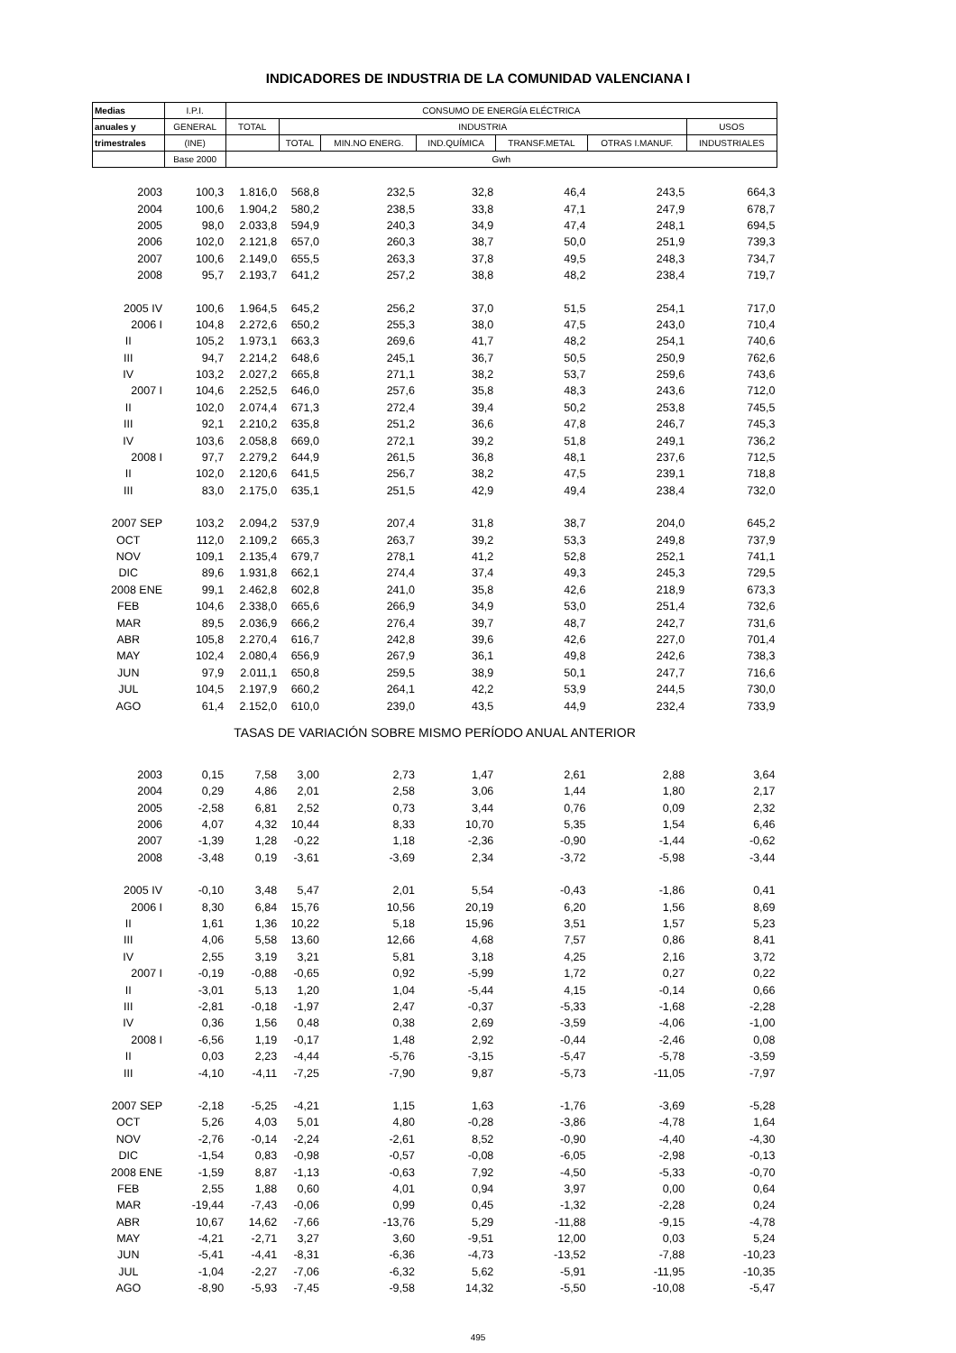INDICADORES DE INDUSTRIA DE LA COMUNIDAD VALENCIANA I
| Medias | I.P.I. | CONSUMO DE ENERGÍA ELÉCTRICA | | | | | | |
| --- | --- | --- | --- | --- | --- | --- | --- | --- |
| anuales y | GENERAL | TOTAL | INDUSTRIA | | | | | USOS |
| trimestrales | (INE) | | TOTAL | MIN.NO ENERG. | IND.QUÍMICA | TRANSF.METAL | OTRAS I.MANUF. | INDUSTRIALES |
| | Base 2000 | Gwh | | | | | | |
| 2003 | 100,3 | 1.816,0 | 568,8 | 232,5 | 32,8 | 46,4 | 243,5 | 664,3 |
| 2004 | 100,6 | 1.904,2 | 580,2 | 238,5 | 33,8 | 47,1 | 247,9 | 678,7 |
| 2005 | 98,0 | 2.033,8 | 594,9 | 240,3 | 34,9 | 47,4 | 248,1 | 694,5 |
| 2006 | 102,0 | 2.121,8 | 657,0 | 260,3 | 38,7 | 50,0 | 251,9 | 739,3 |
| 2007 | 100,6 | 2.149,0 | 655,5 | 263,3 | 37,8 | 49,5 | 248,3 | 734,7 |
| 2008 | 95,7 | 2.193,7 | 641,2 | 257,2 | 38,8 | 48,2 | 238,4 | 719,7 |
| 2005 IV | 100,6 | 1.964,5 | 645,2 | 256,2 | 37,0 | 51,5 | 254,1 | 717,0 |
| 2006 I | 104,8 | 2.272,6 | 650,2 | 255,3 | 38,0 | 47,5 | 243,0 | 710,4 |
| II | 105,2 | 1.973,1 | 663,3 | 269,6 | 41,7 | 48,2 | 254,1 | 740,6 |
| III | 94,7 | 2.214,2 | 648,6 | 245,1 | 36,7 | 50,5 | 250,9 | 762,6 |
| IV | 103,2 | 2.027,2 | 665,8 | 271,1 | 38,2 | 53,7 | 259,6 | 743,6 |
| 2007 I | 104,6 | 2.252,5 | 646,0 | 257,6 | 35,8 | 48,3 | 243,6 | 712,0 |
| II | 102,0 | 2.074,4 | 671,3 | 272,4 | 39,4 | 50,2 | 253,8 | 745,5 |
| III | 92,1 | 2.210,2 | 635,8 | 251,2 | 36,6 | 47,8 | 246,7 | 745,3 |
| IV | 103,6 | 2.058,8 | 669,0 | 272,1 | 39,2 | 51,8 | 249,1 | 736,2 |
| 2008 I | 97,7 | 2.279,2 | 644,9 | 261,5 | 36,8 | 48,1 | 237,6 | 712,5 |
| II | 102,0 | 2.120,6 | 641,5 | 256,7 | 38,2 | 47,5 | 239,1 | 718,8 |
| III | 83,0 | 2.175,0 | 635,1 | 251,5 | 42,9 | 49,4 | 238,4 | 732,0 |
| 2007 SEP | 103,2 | 2.094,2 | 537,9 | 207,4 | 31,8 | 38,7 | 204,0 | 645,2 |
| OCT | 112,0 | 2.109,2 | 665,3 | 263,7 | 39,2 | 53,3 | 249,8 | 737,9 |
| NOV | 109,1 | 2.135,4 | 679,7 | 278,1 | 41,2 | 52,8 | 252,1 | 741,1 |
| DIC | 89,6 | 1.931,8 | 662,1 | 274,4 | 37,4 | 49,3 | 245,3 | 729,5 |
| 2008 ENE | 99,1 | 2.462,8 | 602,8 | 241,0 | 35,8 | 42,6 | 218,9 | 673,3 |
| FEB | 104,6 | 2.338,0 | 665,6 | 266,9 | 34,9 | 53,0 | 251,4 | 732,6 |
| MAR | 89,5 | 2.036,9 | 666,2 | 276,4 | 39,7 | 48,7 | 242,7 | 731,6 |
| ABR | 105,8 | 2.270,4 | 616,7 | 242,8 | 39,6 | 42,6 | 227,0 | 701,4 |
| MAY | 102,4 | 2.080,4 | 656,9 | 267,9 | 36,1 | 49,8 | 242,6 | 738,3 |
| JUN | 97,9 | 2.011,1 | 650,8 | 259,5 | 38,9 | 50,1 | 247,7 | 716,6 |
| JUL | 104,5 | 2.197,9 | 660,2 | 264,1 | 42,2 | 53,9 | 244,5 | 730,0 |
| AGO | 61,4 | 2.152,0 | 610,0 | 239,0 | 43,5 | 44,9 | 232,4 | 733,9 |
| TASAS DE VARIACIÓN SOBRE MISMO PERÍODO ANUAL ANTERIOR | | | | | | | | |
| 2003 | 0,15 | 7,58 | 3,00 | 2,73 | 1,47 | 2,61 | 2,88 | 3,64 |
| 2004 | 0,29 | 4,86 | 2,01 | 2,58 | 3,06 | 1,44 | 1,80 | 2,17 |
| 2005 | -2,58 | 6,81 | 2,52 | 0,73 | 3,44 | 0,76 | 0,09 | 2,32 |
| 2006 | 4,07 | 4,32 | 10,44 | 8,33 | 10,70 | 5,35 | 1,54 | 6,46 |
| 2007 | -1,39 | 1,28 | -0,22 | 1,18 | -2,36 | -0,90 | -1,44 | -0,62 |
| 2008 | -3,48 | 0,19 | -3,61 | -3,69 | 2,34 | -3,72 | -5,98 | -3,44 |
| 2005 IV | -0,10 | 3,48 | 5,47 | 2,01 | 5,54 | -0,43 | -1,86 | 0,41 |
| 2006 I | 8,30 | 6,84 | 15,76 | 10,56 | 20,19 | 6,20 | 1,56 | 8,69 |
| II | 1,61 | 1,36 | 10,22 | 5,18 | 15,96 | 3,51 | 1,57 | 5,23 |
| III | 4,06 | 5,58 | 13,60 | 12,66 | 4,68 | 7,57 | 0,86 | 8,41 |
| IV | 2,55 | 3,19 | 3,21 | 5,81 | 3,18 | 4,25 | 2,16 | 3,72 |
| 2007 I | -0,19 | -0,88 | -0,65 | 0,92 | -5,99 | 1,72 | 0,27 | 0,22 |
| II | -3,01 | 5,13 | 1,20 | 1,04 | -5,44 | 4,15 | -0,14 | 0,66 |
| III | -2,81 | -0,18 | -1,97 | 2,47 | -0,37 | -5,33 | -1,68 | -2,28 |
| IV | 0,36 | 1,56 | 0,48 | 0,38 | 2,69 | -3,59 | -4,06 | -1,00 |
| 2008 I | -6,56 | 1,19 | -0,17 | 1,48 | 2,92 | -0,44 | -2,46 | 0,08 |
| II | 0,03 | 2,23 | -4,44 | -5,76 | -3,15 | -5,47 | -5,78 | -3,59 |
| III | -4,10 | -4,11 | -7,25 | -7,90 | 9,87 | -5,73 | -11,05 | -7,97 |
| 2007 SEP | -2,18 | -5,25 | -4,21 | 1,15 | 1,63 | -1,76 | -3,69 | -5,28 |
| OCT | 5,26 | 4,03 | 5,01 | 4,80 | -0,28 | -3,86 | -4,78 | 1,64 |
| NOV | -2,76 | -0,14 | -2,24 | -2,61 | 8,52 | -0,90 | -4,40 | -4,30 |
| DIC | -1,54 | 0,83 | -0,98 | -0,57 | -0,08 | -6,05 | -2,98 | -0,13 |
| 2008 ENE | -1,59 | 8,87 | -1,13 | -0,63 | 7,92 | -4,50 | -5,33 | -0,70 |
| FEB | 2,55 | 1,88 | 0,60 | 4,01 | 0,94 | 3,97 | 0,00 | 0,64 |
| MAR | -19,44 | -7,43 | -0,06 | 0,99 | 0,45 | -1,32 | -2,28 | 0,24 |
| ABR | 10,67 | 14,62 | -7,66 | -13,76 | 5,29 | -11,88 | -9,15 | -4,78 |
| MAY | -4,21 | -2,71 | 3,27 | 3,60 | -9,51 | 12,00 | 0,03 | 5,24 |
| JUN | -5,41 | -4,41 | -8,31 | -6,36 | -4,73 | -13,52 | -7,88 | -10,23 |
| JUL | -1,04 | -2,27 | -7,06 | -6,32 | 5,62 | -5,91 | -11,95 | -10,35 |
| AGO | -8,90 | -5,93 | -7,45 | -9,58 | 14,32 | -5,50 | -10,08 | -5,47 |
495